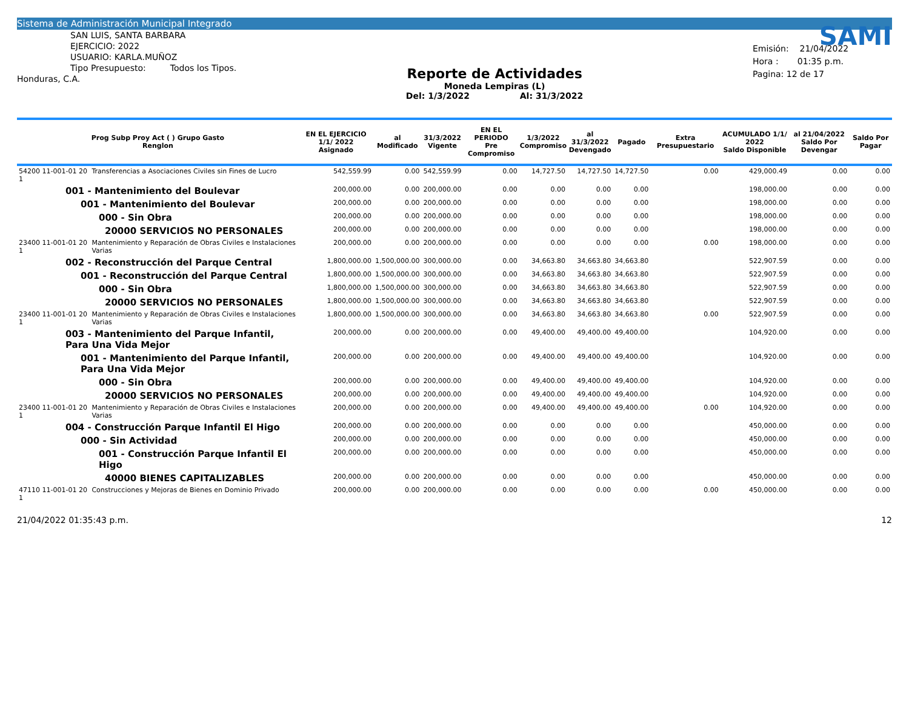Sistema de Administración Municipal Integrado
SAN LUIS, SANTA BARBARA
EJERCICIO: 2022
USUARIO: KARLA.MUÑOZ
Tipo Presupuesto: Todos los Tipos.
Honduras, C.A.
Reporte de Actividades
Moneda Lempiras (L)
Del: 1/3/2022 Al: 31/3/2022
SAMI
Emisión: 21/04/2022
Hora : 01:35 p.m.
Pagina: 12 de 17
| Prog Subp Proy Act ( ) Grupo Gasto Renglon | | EN EL EJERCICIO 1/1/ 2022 Asignado | al Modificado | 31/3/2022 Vigente | EN EL PERIODO Pre Compromiso | 1/3/2022 Compromiso | al 31/3/2022 Devengado | Pagado | Extra Presupuestario | ACUMULADO 1/1/ 2022 Saldo Disponible | al 21/04/2022 Saldo Por Devengar | Saldo Por Pagar |
| --- | --- | --- | --- | --- | --- | --- | --- | --- | --- | --- | --- | --- |
| 54200 11-001-01 20 1 | Transferencias a Asociaciones Civiles sin Fines de Lucro | 542,559.99 | 0.00 | 542,559.99 | 0.00 | 14,727.50 | 14,727.50 | 14,727.50 | 0.00 | 429,000.49 | 0.00 | 0.00 |
| 001 - Mantenimiento del Boulevar | | 200,000.00 | 0.00 | 200,000.00 | 0.00 | 0.00 | 0.00 | 0.00 | | 198,000.00 | 0.00 | 0.00 |
| 001 - Mantenimiento del Boulevar | | 200,000.00 | 0.00 | 200,000.00 | 0.00 | 0.00 | 0.00 | 0.00 | | 198,000.00 | 0.00 | 0.00 |
| 000 - Sin Obra | | 200,000.00 | 0.00 | 200,000.00 | 0.00 | 0.00 | 0.00 | 0.00 | | 198,000.00 | 0.00 | 0.00 |
| 20000 SERVICIOS NO PERSONALES | | 200,000.00 | 0.00 | 200,000.00 | 0.00 | 0.00 | 0.00 | 0.00 | | 198,000.00 | 0.00 | 0.00 |
| 23400 11-001-01 20 1 | Mantenimiento y Reparación de Obras Civiles e Instalaciones Varias | 200,000.00 | 0.00 | 200,000.00 | 0.00 | 0.00 | 0.00 | 0.00 | 0.00 | 198,000.00 | 0.00 | 0.00 |
| 002 - Reconstrucción del Parque Central | | 1,800,000.00 | 1,500,000.00 | 300,000.00 | 0.00 | 34,663.80 | 34,663.80 | 34,663.80 | | 522,907.59 | 0.00 | 0.00 |
| 001 - Reconstrucción del Parque Central | | 1,800,000.00 | 1,500,000.00 | 300,000.00 | 0.00 | 34,663.80 | 34,663.80 | 34,663.80 | | 522,907.59 | 0.00 | 0.00 |
| 000 - Sin Obra | | 1,800,000.00 | 1,500,000.00 | 300,000.00 | 0.00 | 34,663.80 | 34,663.80 | 34,663.80 | | 522,907.59 | 0.00 | 0.00 |
| 20000 SERVICIOS NO PERSONALES | | 1,800,000.00 | 1,500,000.00 | 300,000.00 | 0.00 | 34,663.80 | 34,663.80 | 34,663.80 | | 522,907.59 | 0.00 | 0.00 |
| 23400 11-001-01 20 1 | Mantenimiento y Reparación de Obras Civiles e Instalaciones Varias | 1,800,000.00 | 1,500,000.00 | 300,000.00 | 0.00 | 34,663.80 | 34,663.80 | 34,663.80 | 0.00 | 522,907.59 | 0.00 | 0.00 |
| 003 - Mantenimiento del Parque Infantil, Para Una Vida Mejor | | 200,000.00 | 0.00 | 200,000.00 | 0.00 | 49,400.00 | 49,400.00 | 49,400.00 | | 104,920.00 | 0.00 | 0.00 |
| 001 - Mantenimiento del Parque Infantil, Para Una Vida Mejor | | 200,000.00 | 0.00 | 200,000.00 | 0.00 | 49,400.00 | 49,400.00 | 49,400.00 | | 104,920.00 | 0.00 | 0.00 |
| 000 - Sin Obra | | 200,000.00 | 0.00 | 200,000.00 | 0.00 | 49,400.00 | 49,400.00 | 49,400.00 | | 104,920.00 | 0.00 | 0.00 |
| 20000 SERVICIOS NO PERSONALES | | 200,000.00 | 0.00 | 200,000.00 | 0.00 | 49,400.00 | 49,400.00 | 49,400.00 | | 104,920.00 | 0.00 | 0.00 |
| 23400 11-001-01 20 1 | Mantenimiento y Reparación de Obras Civiles e Instalaciones Varias | 200,000.00 | 0.00 | 200,000.00 | 0.00 | 49,400.00 | 49,400.00 | 49,400.00 | 0.00 | 104,920.00 | 0.00 | 0.00 |
| 004 - Construcción Parque Infantil El Higo | | 200,000.00 | 0.00 | 200,000.00 | 0.00 | 0.00 | 0.00 | 0.00 | | 450,000.00 | 0.00 | 0.00 |
| 000 - Sin Actividad | | 200,000.00 | 0.00 | 200,000.00 | 0.00 | 0.00 | 0.00 | 0.00 | | 450,000.00 | 0.00 | 0.00 |
| 001 - Construcción Parque Infantil El Higo | | 200,000.00 | 0.00 | 200,000.00 | 0.00 | 0.00 | 0.00 | 0.00 | | 450,000.00 | 0.00 | 0.00 |
| 40000 BIENES CAPITALIZABLES | | 200,000.00 | 0.00 | 200,000.00 | 0.00 | 0.00 | 0.00 | 0.00 | | 450,000.00 | 0.00 | 0.00 |
| 47110 11-001-01 20 1 | Construcciones y Mejoras de Bienes en Dominio Privado | 200,000.00 | 0.00 | 200,000.00 | 0.00 | 0.00 | 0.00 | 0.00 | 0.00 | 450,000.00 | 0.00 | 0.00 |
21/04/2022 01:35:43 p.m. 12